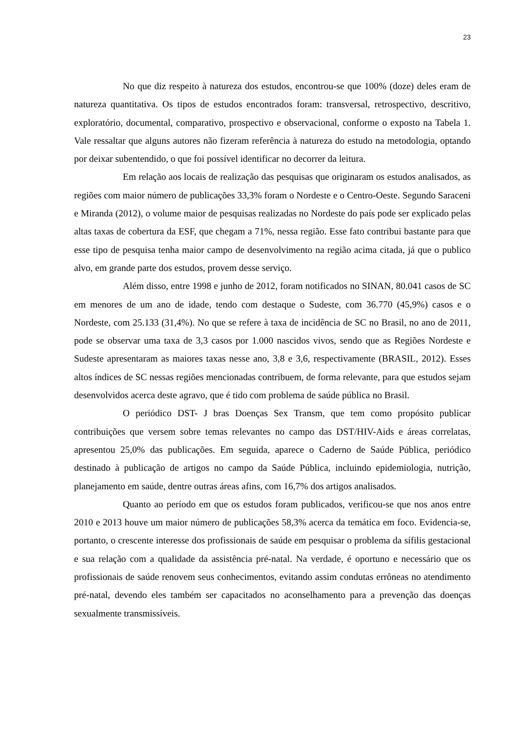23
No que diz respeito à natureza dos estudos, encontrou-se que 100% (doze) deles eram de natureza quantitativa. Os tipos de estudos encontrados foram: transversal, retrospectivo, descritivo, exploratório, documental, comparativo, prospectivo e observacional, conforme o exposto na Tabela 1. Vale ressaltar que alguns autores não fizeram referência à natureza do estudo na metodologia, optando por deixar subentendido, o que foi possível identificar no decorrer da leitura.
Em relação aos locais de realização das pesquisas que originaram os estudos analisados, as regiões com maior número de publicações 33,3% foram o Nordeste e o Centro-Oeste. Segundo Saraceni e Miranda (2012), o volume maior de pesquisas realizadas no Nordeste do país pode ser explicado pelas altas taxas de cobertura da ESF, que chegam a 71%, nessa região. Esse fato contribui bastante para que esse tipo de pesquisa tenha maior campo de desenvolvimento na região acima citada, já que o publico alvo, em grande parte dos estudos, provem desse serviço.
Além disso, entre 1998 e junho de 2012, foram notificados no SINAN, 80.041 casos de SC em menores de um ano de idade, tendo com destaque o Sudeste, com 36.770 (45,9%) casos e o Nordeste, com 25.133 (31,4%). No que se refere à taxa de incidência de SC no Brasil, no ano de 2011, pode se observar uma taxa de 3,3 casos por 1.000 nascidos vivos, sendo que as Regiões Nordeste e Sudeste apresentaram as maiores taxas nesse ano, 3,8 e 3,6, respectivamente (BRASIL, 2012). Esses altos índices de SC nessas regiões mencionadas contribuem, de forma relevante, para que estudos sejam desenvolvidos acerca deste agravo, que é tido com problema de saúde pública no Brasil.
O periódico DST- J bras Doenças Sex Transm, que tem como propósito publicar contribuições que versem sobre temas relevantes no campo das DST/HIV-Aids e áreas correlatas, apresentou 25,0% das publicações. Em seguida, aparece o Caderno de Saúde Pública, periódico destinado à publicação de artigos no campo da Saúde Pública, incluindo epidemiologia, nutrição, planejamento em saúde, dentre outras áreas afins, com 16,7% dos artigos analisados.
Quanto ao período em que os estudos foram publicados, verificou-se que nos anos entre 2010 e 2013 houve um maior número de publicações 58,3% acerca da temática em foco. Evidencia-se, portanto, o crescente interesse dos profissionais de saúde em pesquisar o problema da sífilis gestacional e sua relação com a qualidade da assistência pré-natal. Na verdade, é oportuno e necessário que os profissionais de saúde renovem seus conhecimentos, evitando assim condutas errôneas no atendimento pré-natal, devendo eles também ser capacitados no aconselhamento para a prevenção das doenças sexualmente transmissíveis.